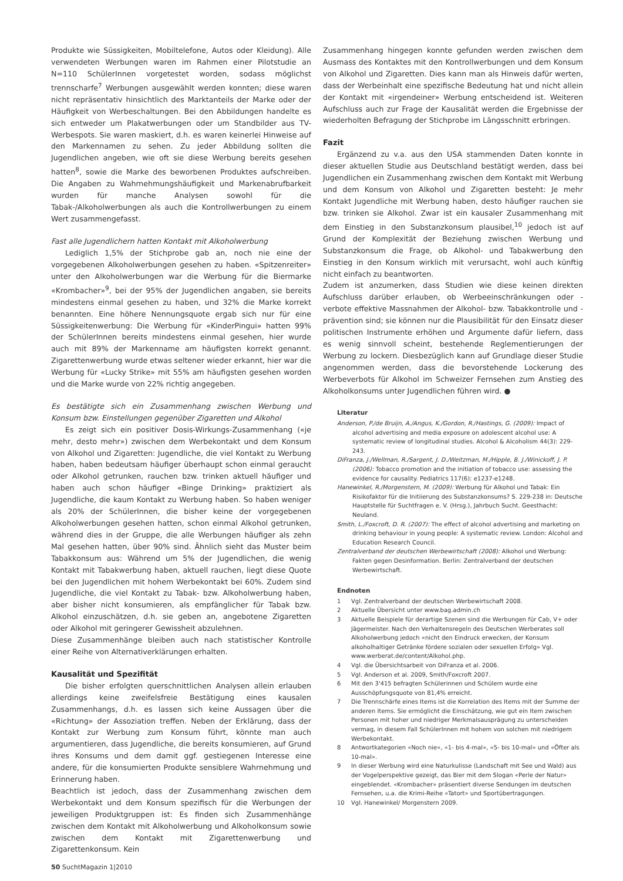Produkte wie Süssigkeiten, Mobiltelefone, Autos oder Kleidung). Alle verwendeten Werbungen waren im Rahmen einer Pilotstudie an N=110 SchülerInnen vorgetestet worden, sodass möglichst trennscharfe<sup>7</sup> Werbungen ausgewählt werden konnten; diese waren nicht repräsentativ hinsichtlich des Marktanteils der Marke oder der Häufigkeit von Werbeschaltungen. Bei den Abbildungen handelte es sich entweder um Plakatwerbungen oder um Standbilder aus TV-Werbespots. Sie waren maskiert, d.h. es waren keinerlei Hinweise auf den Markennamen zu sehen. Zu jeder Abbildung sollten die Jugendlichen angeben, wie oft sie diese Werbung bereits gesehen hatten<sup>8</sup>, sowie die Marke des beworbenen Produktes aufschreiben. Die Angaben zu Wahrnehmungshäufigkeit und Markenabrufbarkeit wurden für manche Analysen sowohl für die Tabak-/Alkoholwerbungen als auch die Kontrollwerbungen zu einem Wert zusammengefasst.
Fast alle Jugendlichern hatten Kontakt mit Alkoholwerbung
Lediglich 1,5% der Stichprobe gab an, noch nie eine der vorgegebenen Alkoholwerbungen gesehen zu haben. «Spitzenreiter» unter den Alkoholwerbungen war die Werbung für die Biermarke «Krombacher»<sup>9</sup>, bei der 95% der Jugendlichen angaben, sie bereits mindestens einmal gesehen zu haben, und 32% die Marke korrekt benannten. Eine höhere Nennungsquote ergab sich nur für eine Süssigkeitenwerbung: Die Werbung für «KinderPingui» hatten 99% der SchülerInnen bereits mindestens einmal gesehen, hier wurde auch mit 89% der Markenname am häufigsten korrekt genannt. Zigarettenwerbung wurde etwas seltener wieder erkannt, hier war die Werbung für «Lucky Strike» mit 55% am häufigsten gesehen worden und die Marke wurde von 22% richtig angegeben.
Es bestätigte sich ein Zusammenhang zwischen Werbung und Konsum bzw. Einstellungen gegenüber Zigaretten und Alkohol
Es zeigt sich ein positiver Dosis-Wirkungs-Zusammenhang («je mehr, desto mehr») zwischen dem Werbekontakt und dem Konsum von Alkohol und Zigaretten: Jugendliche, die viel Kontakt zu Werbung haben, haben bedeutsam häufiger überhaupt schon einmal geraucht oder Alkohol getrunken, rauchen bzw. trinken aktuell häufiger und haben auch schon häufiger «Binge Drinking» praktiziert als Jugendliche, die kaum Kontakt zu Werbung haben. So haben weniger als 20% der SchülerInnen, die bisher keine der vorgegebenen Alkoholwerbungen gesehen hatten, schon einmal Alkohol getrunken, während dies in der Gruppe, die alle Werbungen häufiger als zehn Mal gesehen hatten, über 90% sind. Ähnlich sieht das Muster beim Tabakkonsum aus: Während um 5% der Jugendlichen, die wenig Kontakt mit Tabakwerbung haben, aktuell rauchen, liegt diese Quote bei den Jugendlichen mit hohem Werbekontakt bei 60%. Zudem sind Jugendliche, die viel Kontakt zu Tabak- bzw. Alkoholwerbung haben, aber bisher nicht konsumieren, als empfänglicher für Tabak bzw. Alkohol einzuschätzen, d.h. sie geben an, angebotene Zigaretten oder Alkohol mit geringerer Gewissheit abzulehnen.
Diese Zusammenhänge bleiben auch nach statistischer Kontrolle einer Reihe von Alternativerklärungen erhalten.
Kausalität und Spezifität
Die bisher erfolgten querschnittlichen Analysen allein erlauben allerdings keine zweifelsfreie Bestätigung eines kausalen Zusammenhangs, d.h. es lassen sich keine Aussagen über die «Richtung» der Assoziation treffen. Neben der Erklärung, dass der Kontakt zur Werbung zum Konsum führt, könnte man auch argumentieren, dass Jugendliche, die bereits konsumieren, auf Grund ihres Konsums und dem damit ggf. gestiegenen Interesse eine andere, für die konsumierten Produkte sensiblere Wahrnehmung und Erinnerung haben.
Beachtlich ist jedoch, dass der Zusammenhang zwischen dem Werbekontakt und dem Konsum spezifisch für die Werbungen der jeweiligen Produktgruppen ist: Es finden sich Zusammenhänge zwischen dem Kontakt mit Alkoholwerbung und Alkoholkonsum sowie zwischen dem Kontakt mit Zigarettenwerbung und Zigarettenkonsum. Kein
Zusammenhang hingegen konnte gefunden werden zwischen dem Ausmass des Kontaktes mit den Kontrollwerbungen und dem Konsum von Alkohol und Zigaretten. Dies kann man als Hinweis dafür werten, dass der Werbeinhalt eine spezifische Bedeutung hat und nicht allein der Kontakt mit «irgendeiner» Werbung entscheidend ist. Weiteren Aufschluss auch zur Frage der Kausalität werden die Ergebnisse der wiederholten Befragung der Stichprobe im Längsschnitt erbringen.
Fazit
Ergänzend zu v.a. aus den USA stammenden Daten konnte in dieser aktuellen Studie aus Deutschland bestätigt werden, dass bei Jugendlichen ein Zusammenhang zwischen dem Kontakt mit Werbung und dem Konsum von Alkohol und Zigaretten besteht: Je mehr Kontakt Jugendliche mit Werbung haben, desto häufiger rauchen sie bzw. trinken sie Alkohol. Zwar ist ein kausaler Zusammenhang mit dem Einstieg in den Substanzkonsum plausibel,<sup>10</sup> jedoch ist auf Grund der Komplexität der Beziehung zwischen Werbung und Substanzkonsum die Frage, ob Alkohol- und Tabakwerbung den Einstieg in den Konsum wirklich mit verursacht, wohl auch künftig nicht einfach zu beantworten.
Zudem ist anzumerken, dass Studien wie diese keinen direkten Aufschluss darüber erlauben, ob Werbeeinschränkungen oder -verbote effektive Massnahmen der Alkohol- bzw. Tabakkontrolle und -prävention sind; sie können nur die Plausibilität für den Einsatz dieser politischen Instrumente erhöhen und Argumente dafür liefern, dass es wenig sinnvoll scheint, bestehende Reglementierungen der Werbung zu lockern. Diesbezüglich kann auf Grundlage dieser Studie angenommen werden, dass die bevorstehende Lockerung des Werbeverbots für Alkohol im Schweizer Fernsehen zum Anstieg des Alkoholkonsums unter Jugendlichen führen wird. ●
Literatur
Anderson, P./de Bruijn, A./Angus, K./Gordon, R./Hastings, G. (2009): Impact of alcohol advertising and media exposure on adolescent alcohol use: A systematic review of longitudinal studies. Alcohol & Alcoholism 44(3): 229-243.
DiFranza, J./Wellman, R./Sargent, J. D./Weitzman, M./Hipple, B. J./Winickoff, J. P. (2006): Tobacco promotion and the initiation of tobacco use: assessing the evidence for causality. Pediatrics 117(6): e1237-e1248.
Hanewinkel, R./Morgenstern, M. (2009): Werbung für Alkohol und Tabak: Ein Risikofaktor für die Initiierung des Substanzkonsums? S. 229-238 in: Deutsche Hauptstelle für Suchtfragen e. V. (Hrsg.), Jahrbuch Sucht. Geesthacht: Neuland.
Smith, L./Foxcroft, D. R. (2007): The effect of alcohol advertising and marketing on drinking behaviour in young people: A systematic review. London: Alcohol and Education Research Council.
Zentralverband der deutschen Werbewirtschaft (2008): Alkohol und Werbung: Fakten gegen Desinformation. Berlin: Zentralverband der deutschen Werbewirtschaft.
Endnoten
1 Vgl. Zentralverband der deutschen Werbewirtschaft 2008.
2 Aktuelle Übersicht unter www.bag.admin.ch
3 Aktuelle Beispiele für derartige Szenen sind die Werbungen für Cab, V+ oder Jägermeister. Nach den Verhaltensregeln des Deutschen Werberates soll Alkoholwerbung jedoch «nicht den Eindruck erwecken, der Konsum alkoholhaltiger Getränke fördere sozialen oder sexuellen Erfolg» Vgl. www.werberat.de/content/Alkohol.php.
4 Vgl. die Übersichtsarbeit von DiFranza et al. 2006.
5 Vgl. Anderson et al. 2009, Smith/Foxcroft 2007.
6 Mit den 3'415 befragten Schülerinnen und Schülern wurde eine Ausschöpfungsquote von 81,4% erreicht.
7 Die Trennschärfe eines Items ist die Korrelation des Items mit der Summe der anderen Items. Sie ermöglicht die Einschätzung, wie gut ein Item zwischen Personen mit hoher und niedriger Merkmalsausprägung zu unterscheiden vermag, in diesem Fall SchülerInnen mit hohem von solchen mit niedrigem Werbekontakt.
8 Antwortkategorien «Noch nie», «1- bis 4-mal», «5- bis 10-mal» und «Öfter als 10-mal».
9 In dieser Werbung wird eine Naturkulisse (Landschaft mit See und Wald) aus der Vogelperspektive gezeigt, das Bier mit dem Slogan «Perle der Natur» eingeblendet. «Krombacher» präsentiert diverse Sendungen im deutschen Fernsehen, u.a. die Krimi-Reihe «Tatort» und Sportübertragungen.
10 Vgl. Hanewinkel/ Morgenstern 2009.
50 SuchtMagazin 1|2010